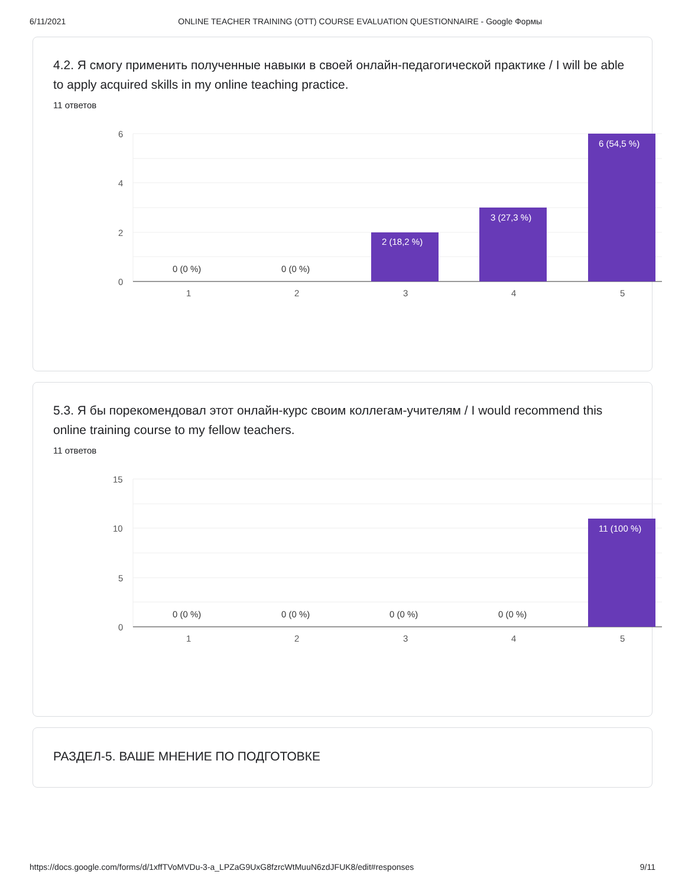6/11/2021 ONLINE TEACHER TRAINING (OTT) COURSE EVALUATION QUESTIONNAIRE - Google Формы
4.2. Я смогу применить полученные навыки в своей онлайн-педагогической практике / I will be able to apply acquired skills in my online teaching practice.
11 ответов
6
4
2
0
1
2
3
4
5
2 (18,2 %)
3 (27,3 %)
6 (54,5 %)
0 (0 %)
0 (0 %)
5.3. Я бы порекомендовал этот онлайн-курс своим коллегам-учителям / I would recommend this online training course to my fellow teachers.
11 ответов
15
10
5
0
1
2
3
4
5
11 (100 %)
0 (0 %)
0 (0 %)
0 (0 %)
0 (0 %)
РАЗДЕЛ-5. ВАШЕ МНЕНИЕ ПО ПОДГОТОВКЕ
https://docs.google.com/forms/d/1xffTVoMVDu-3-a_LPZaG9UxG8fzrcWtMuuN6zdJFUK8/edit#responses 9/11